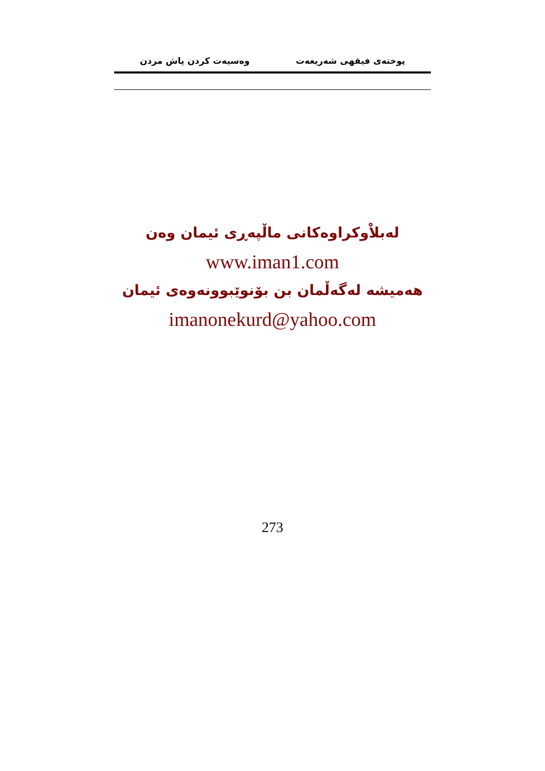پوختەی فیقهی شەریعەت وەسیەت کردن پاش مردن
لەبلاْوكراوەكانی ماڵپەڕی ئیمان وەن
www.iman1.com
هەمیشە لەگەڵمان بن بۆنوێبوونەوەی ئیمان
imanonekurd@yahoo.com
273